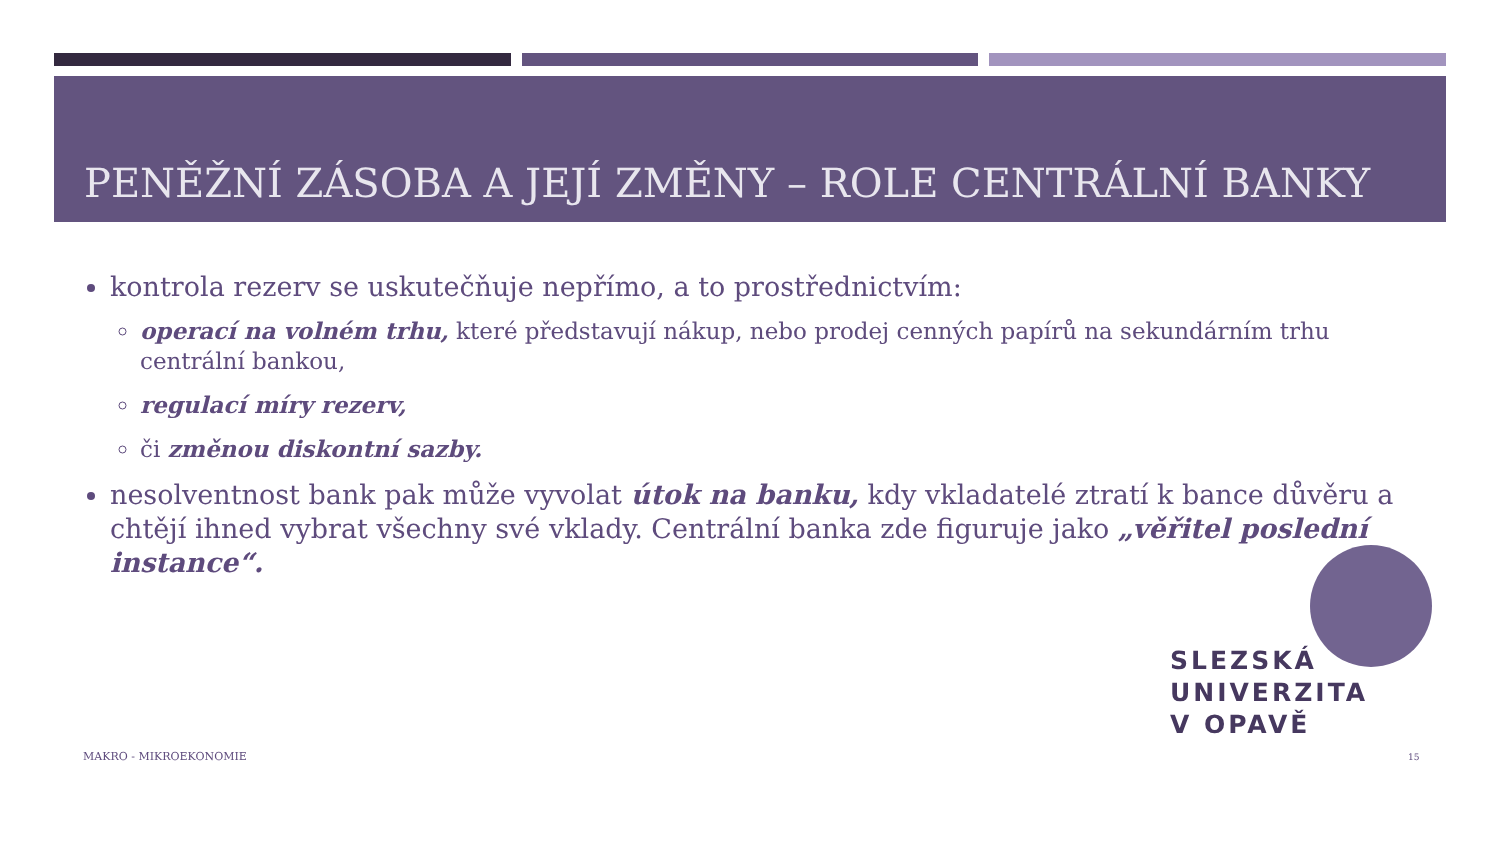PENĚŽNÍ ZÁSOBA A JEJÍ ZMĚNY – ROLE CENTRÁLNÍ BANKY
kontrola rezerv se uskutečňuje nepřímo, a to prostřednictvím:
operací na volném trhu, které představují nákup, nebo prodej cenných papírů na sekundárním trhu centrální bankou,
regulací míry rezerv,
či změnou diskontní sazby.
nesolventnost bank pak může vyvolat útok na banku, kdy vkladatelé ztratí k bance důvěru a chtějí ihned vybrat všechny své vklady. Centrální banka zde figuruje jako „věřitel poslední instance“.
SLEZSKÁ
UNIVERZITA
V OPAVĚ
MAKRO - MIKROEKONOMIE 15